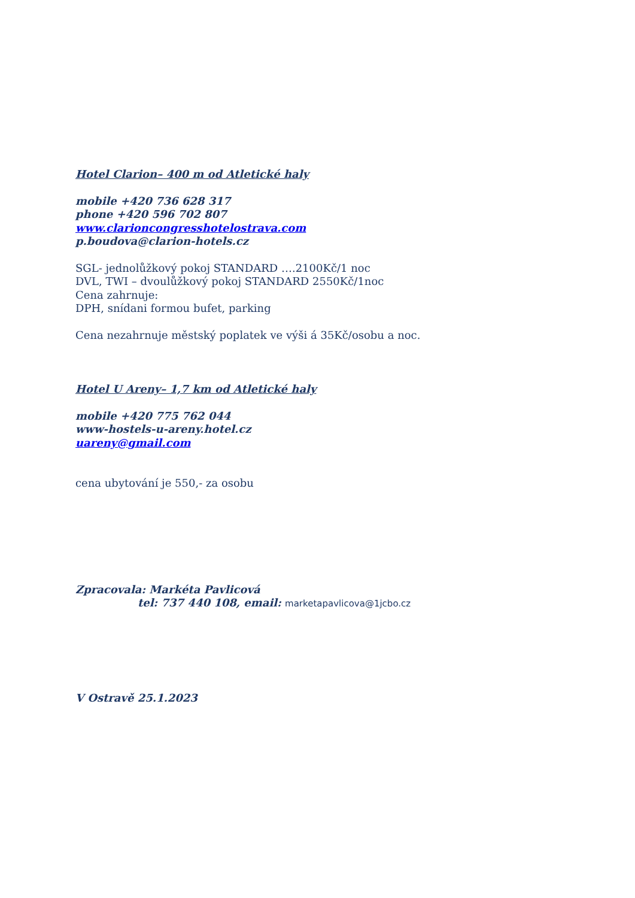Hotel Clarion– 400 m od Atletické haly
mobile +420 736 628 317
phone +420 596 702 807
www.clarioncongresshotelostrava.com
p.boudova@clarion-hotels.cz
SGL- jednolůžkový pokoj STANDARD ….2100Kč/1 noc
DVL, TWI – dvoulůžkový pokoj STANDARD 2550Kč/1noc
Cena zahrnuje:
DPH, snídani formou bufet, parking
Cena nezahrnuje městský poplatek ve výši á 35Kč/osobu a noc.
Hotel U Areny– 1,7 km od Atletické haly
mobile +420 775 762 044
www-hostels-u-areny.hotel.cz
uareny@gmail.com
cena ubytování je 550,- za osobu
Zpracovala: Markéta Pavlicová
tel: 737 440 108, email: marketapavlicova@1jcbo.cz
V Ostravě 25.1.2023